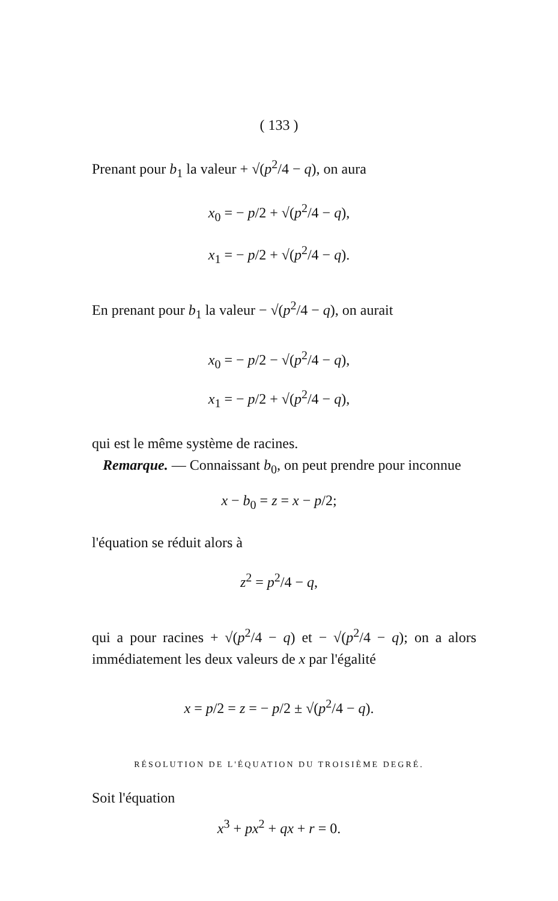( 133 )
Prenant pour b<sub>1</sub> la valeur + √(p<sup>2</sup>/4 − q), on aura
x<sub>0</sub> = − p/2 + √(p<sup>2</sup>/4 − q),
x<sub>1</sub> = − p/2 + √(p<sup>2</sup>/4 − q).
En prenant pour b<sub>1</sub> la valeur − √(p<sup>2</sup>/4 − q), on aurait
x<sub>0</sub> = − p/2 − √(p<sup>2</sup>/4 − q),
x<sub>1</sub> = − p/2 + √(p<sup>2</sup>/4 − q),
qui est le même système de racines.
Remarque. — Connaissant b<sub>0</sub>, on peut prendre pour inconnue
x − b<sub>0</sub> = z = x − p/2;
l'équation se réduit alors à
z<sup>2</sup> = p<sup>2</sup>/4 − q,
qui a pour racines + √(p<sup>2</sup>/4 − q) et − √(p<sup>2</sup>/4 − q); on a alors immédiatement les deux valeurs de x par l'égalité
x = p/2 = z = − p/2 ± √(p<sup>2</sup>/4 − q).
RÉSOLUTION DE L'ÉQUATION DU TROISIÈME DEGRÉ.
Soit l'équation
x<sup>3</sup> + px<sup>2</sup> + qx + r = 0.